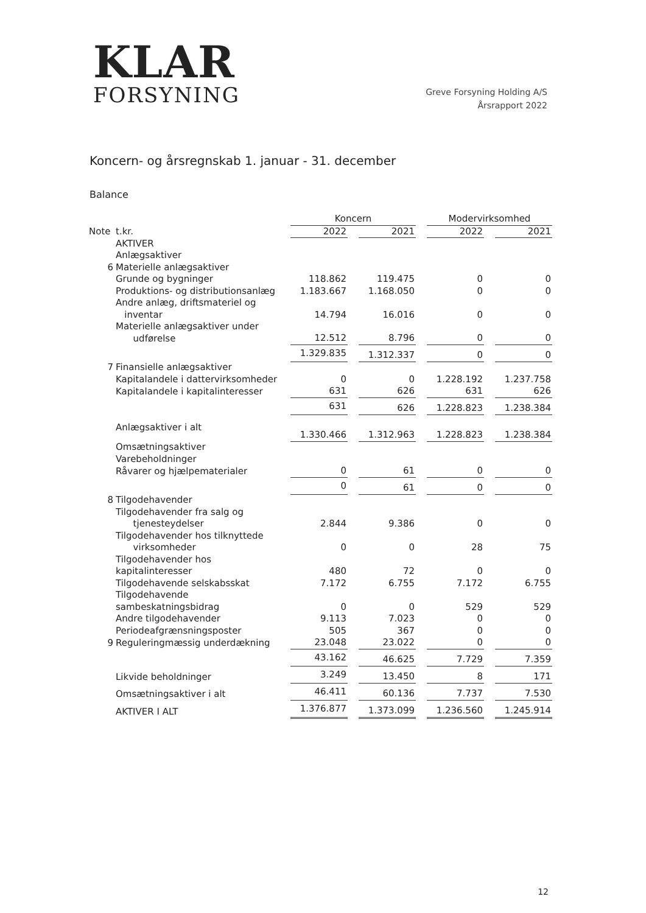KLAR
FORSYNING
Greve Forsyning Holding A/S
Årsrapport 2022
Koncern- og årsregnskab 1. januar - 31. december
Balance
| | | Koncern | | | | Modervirksomhed | | |
| Note | t.kr. | 2022 | | 2021 | | 2022 | | 2021 |
| | AKTIVER | | | | | | | |
| | Anlægsaktiver | | | | | | | |
| 6 | Materielle anlægsaktiver | | | | | | | |
| | Grunde og bygninger | 118.862 | | 119.475 | | 0 | | 0 |
| | Produktions- og distributionsanlæg | 1.183.667 | | 1.168.050 | | 0 | | 0 |
| | Andre anlæg, driftsmateriel og inventar | 14.794 | | 16.016 | | 0 | | 0 |
| | Materielle anlægsaktiver under udførelse | 12.512 | | 8.796 | | 0 | | 0 |
| | | 1.329.835 | | 1.312.337 | | 0 | | 0 |
| 7 | Finansielle anlægsaktiver | | | | | | | |
| | Kapitalandele i dattervirksomheder | 0 | | 0 | | 1.228.192 | | 1.237.758 |
| | Kapitalandele i kapitalinteresser | 631 | | 626 | | 631 | | 626 |
| | | 631 | | 626 | | 1.228.823 | | 1.238.384 |
| | Anlægsaktiver i alt | 1.330.466 | | 1.312.963 | | 1.228.823 | | 1.238.384 |
| | Omsætningsaktiver | | | | | | | |
| | Varebeholdninger | | | | | | | |
| | Råvarer og hjælpematerialer | 0 | | 61 | | 0 | | 0 |
| | | 0 | | 61 | | 0 | | 0 |
| 8 | Tilgodehavender | | | | | | | |
| | Tilgodehavender fra salg og tjenesteydelser | 2.844 | | 9.386 | | 0 | | 0 |
| | Tilgodehavender hos tilknyttede virksomheder | 0 | | 0 | | 28 | | 75 |
| | Tilgodehavender hos kapitalinteresser | 480 | | 72 | | 0 | | 0 |
| | Tilgodehavende selskabsskat | 7.172 | | 6.755 | | 7.172 | | 6.755 |
| | Tilgodehavende sambeskatningsbidrag | 0 | | 0 | | 529 | | 529 |
| | Andre tilgodehavender | 9.113 | | 7.023 | | 0 | | 0 |
| | Periodeafgrænsningsposter | 505 | | 367 | | 0 | | 0 |
| 9 | Reguleringmæssig underdækning | 23.048 | | 23.022 | | 0 | | 0 |
| | | 43.162 | | 46.625 | | 7.729 | | 7.359 |
| | Likvide beholdninger | 3.249 | | 13.450 | | 8 | | 171 |
| | Omsætningsaktiver i alt | 46.411 | | 60.136 | | 7.737 | | 7.530 |
| | AKTIVER I ALT | 1.376.877 | | 1.373.099 | | 1.236.560 | | 1.245.914 |
12